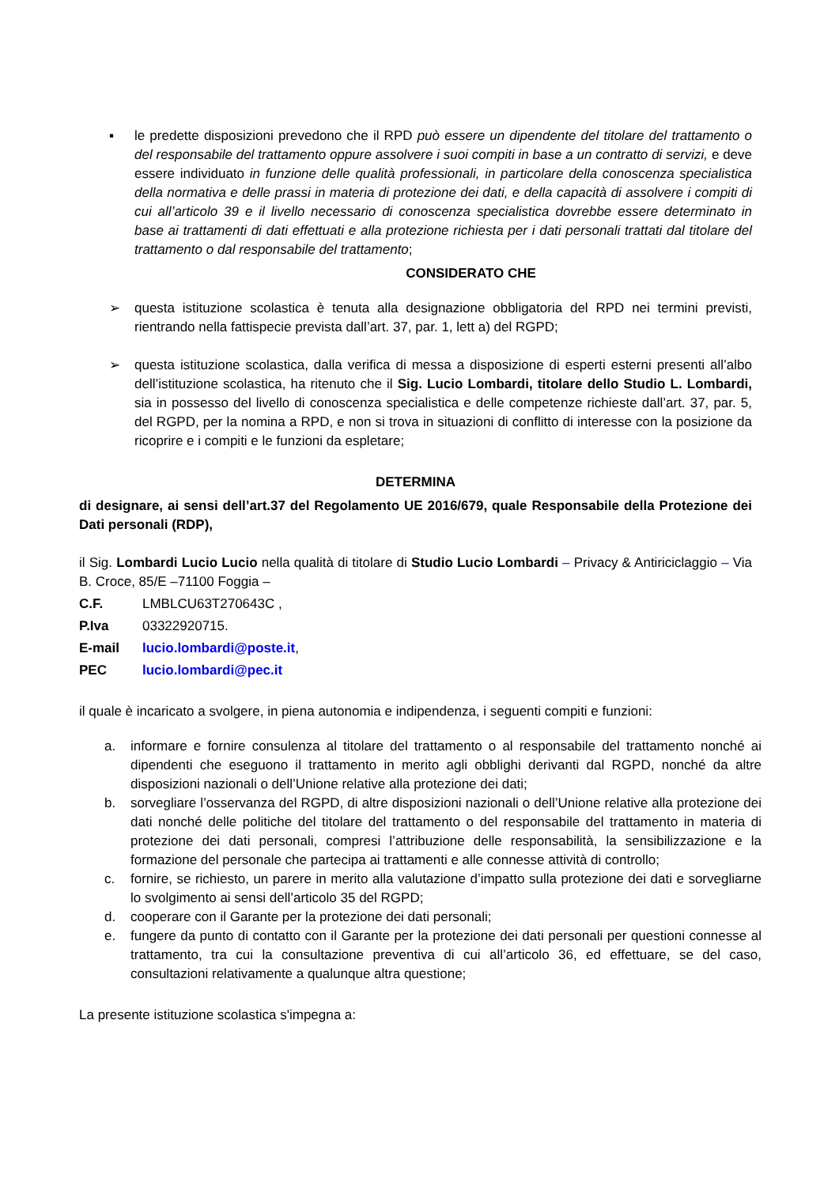▪ le predette disposizioni prevedono che il RPD può essere un dipendente del titolare del trattamento o del responsabile del trattamento oppure assolvere i suoi compiti in base a un contratto di servizi, e deve essere individuato in funzione delle qualità professionali, in particolare della conoscenza specialistica della normativa e delle prassi in materia di protezione dei dati, e della capacità di assolvere i compiti di cui all’articolo 39 e il livello necessario di conoscenza specialistica dovrebbe essere determinato in base ai trattamenti di dati effettuati e alla protezione richiesta per i dati personali trattati dal titolare del trattamento o dal responsabile del trattamento;
CONSIDERATO CHE
➢ questa istituzione scolastica è tenuta alla designazione obbligatoria del RPD nei termini previsti, rientrando nella fattispecie prevista dall’art. 37, par. 1, lett a) del RGPD;
➢ questa istituzione scolastica, dalla verifica di messa a disposizione di esperti esterni presenti all’albo dell’istituzione scolastica, ha ritenuto che il Sig. Lucio Lombardi, titolare dello Studio L. Lombardi, sia in possesso del livello di conoscenza specialistica e delle competenze richieste dall’art. 37, par. 5, del RGPD, per la nomina a RPD, e non si trova in situazioni di conflitto di interesse con la posizione da ricoprire e i compiti e le funzioni da espletare;
DETERMINA
di designare, ai sensi dell’art.37 del Regolamento UE 2016/679, quale Responsabile della Protezione dei Dati personali (RDP),
il Sig. Lombardi Lucio Lucio nella qualità di titolare di Studio Lucio Lombardi – Privacy & Antiriciclaggio – Via B. Croce, 85/E –71100 Foggia –
C.F. LMBLCU63T270643C ,
P.Iva 03322920715.
E-mail lucio.lombardi@poste.it,
PEC lucio.lombardi@pec.it
il quale è incaricato a svolgere, in piena autonomia e indipendenza, i seguenti compiti e funzioni:
a. informare e fornire consulenza al titolare del trattamento o al responsabile del trattamento nonché ai dipendenti che eseguono il trattamento in merito agli obblighi derivanti dal RGPD, nonché da altre disposizioni nazionali o dell’Unione relative alla protezione dei dati;
b. sorvegliare l’osservanza del RGPD, di altre disposizioni nazionali o dell’Unione relative alla protezione dei dati nonché delle politiche del titolare del trattamento o del responsabile del trattamento in materia di protezione dei dati personali, compresi l’attribuzione delle responsabilità, la sensibilizzazione e la formazione del personale che partecipa ai trattamenti e alle connesse attività di controllo;
c. fornire, se richiesto, un parere in merito alla valutazione d’impatto sulla protezione dei dati e sorvegliarne lo svolgimento ai sensi dell’articolo 35 del RGPD;
d. cooperare con il Garante per la protezione dei dati personali;
e. fungere da punto di contatto con il Garante per la protezione dei dati personali per questioni connesse al trattamento, tra cui la consultazione preventiva di cui all’articolo 36, ed effettuare, se del caso, consultazioni relativamente a qualunque altra questione;
La presente istituzione scolastica s'impegna a: